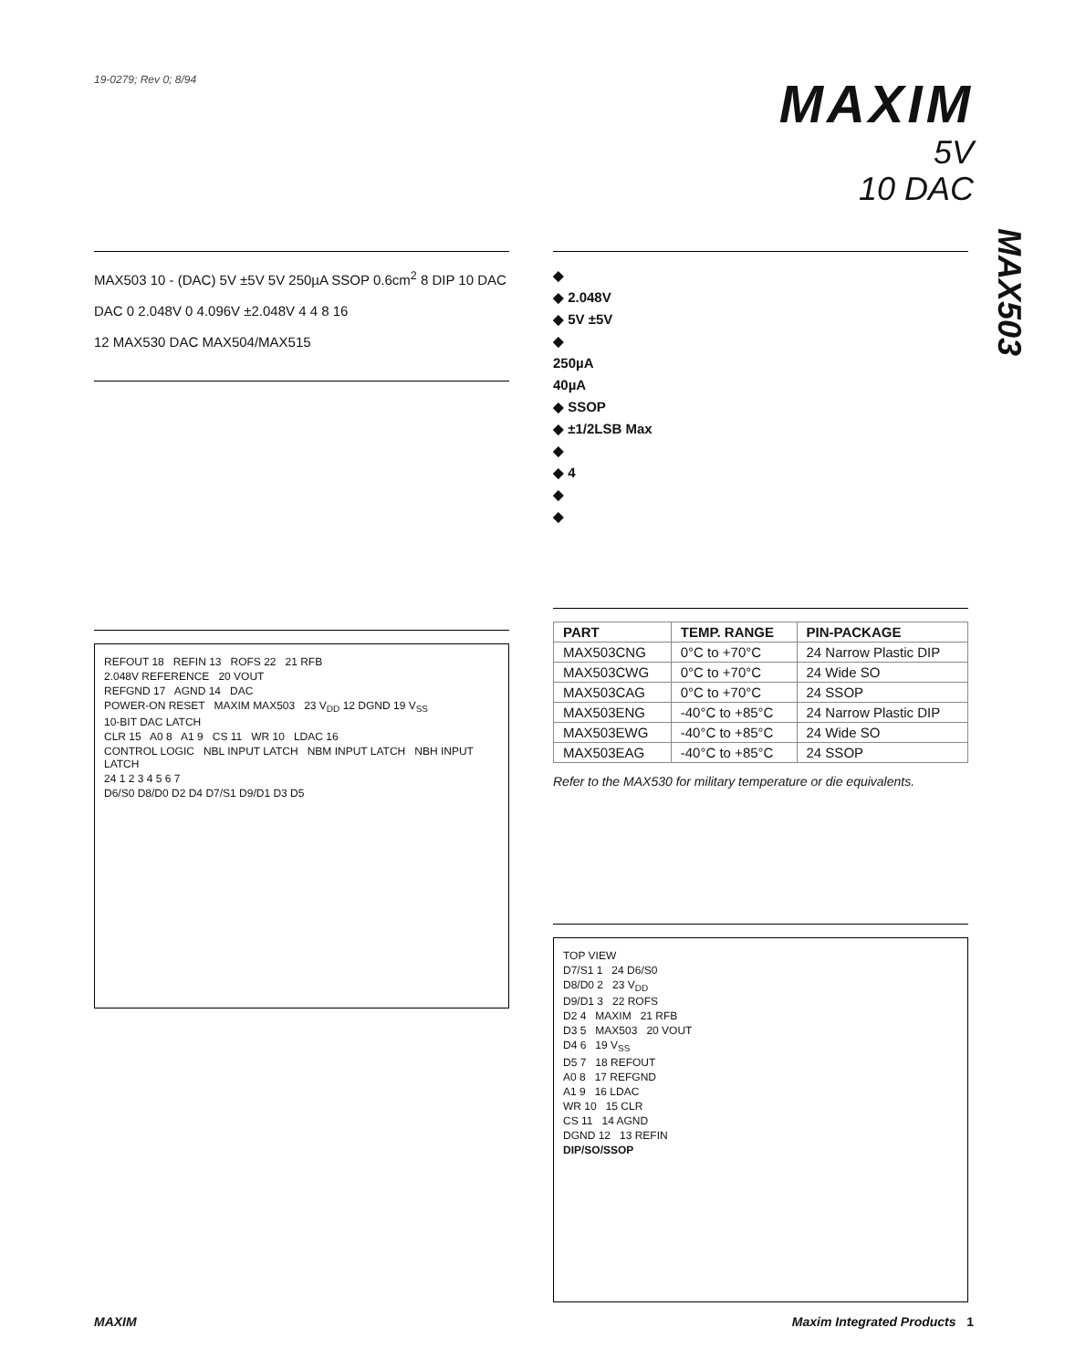19-0279; Rev 0; 8/94
MAXIM
5V
10 DAC
MAX503
MAX503 10 - (DAC) 5V ±5V 5V 250µA SSOP 0.6cm<sup>2</sup> 8 DIP 10 DAC
DAC 0 2.048V 0 4.096V ±2.048V 4 4 8 16
12 MAX530 DAC MAX504/MAX515
REFOUT 18 REFIN 13 ROFS 22 21 RFB
2.048V REFERENCE 20 VOUT
REFGND 17 AGND 14 DAC
POWER-ON RESET MAXIM MAX503 23 V<sub>DD</sub> 12 DGND 19 V<sub>SS</sub>
10-BIT DAC LATCH
CLR 15 A0 8 A1 9 CS 11 WR 10 LDAC 16
CONTROL LOGIC NBL INPUT LATCH NBM INPUT LATCH NBH INPUT LATCH
24 1 2 3 4 5 6 7
D6/S0 D8/D0 D2 D4 D7/S1 D9/D1 D3 D5
◆
◆ 2.048V
◆ 5V ±5V
◆
250µA
40µA
◆ SSOP
◆ ±1/2LSB Max
◆
◆ 4
◆
◆
| PART | TEMP. RANGE | PIN-PACKAGE |
| --- | --- | --- |
| MAX503CNG | 0°C to +70°C | 24 Narrow Plastic DIP |
| MAX503CWG | 0°C to +70°C | 24 Wide SO |
| MAX503CAG | 0°C to +70°C | 24 SSOP |
| MAX503ENG | -40°C to +85°C | 24 Narrow Plastic DIP |
| MAX503EWG | -40°C to +85°C | 24 Wide SO |
| MAX503EAG | -40°C to +85°C | 24 SSOP |
Refer to the MAX530 for military temperature or die equivalents.
TOP VIEW
D7/S1 1 24 D6/S0
D8/D0 2 23 V<sub>DD</sub>
D9/D1 3 22 ROFS
D2 4 MAXIM 21 RFB
D3 5 MAX503 20 VOUT
D4 6 19 V<sub>SS</sub>
D5 7 18 REFOUT
A0 8 17 REFGND
A1 9 16 LDAC
WR 10 15 CLR
CS 11 14 AGND
DGND 12 13 REFIN
DIP/SO/SSOP
MAXIM Maxim Integrated Products 1